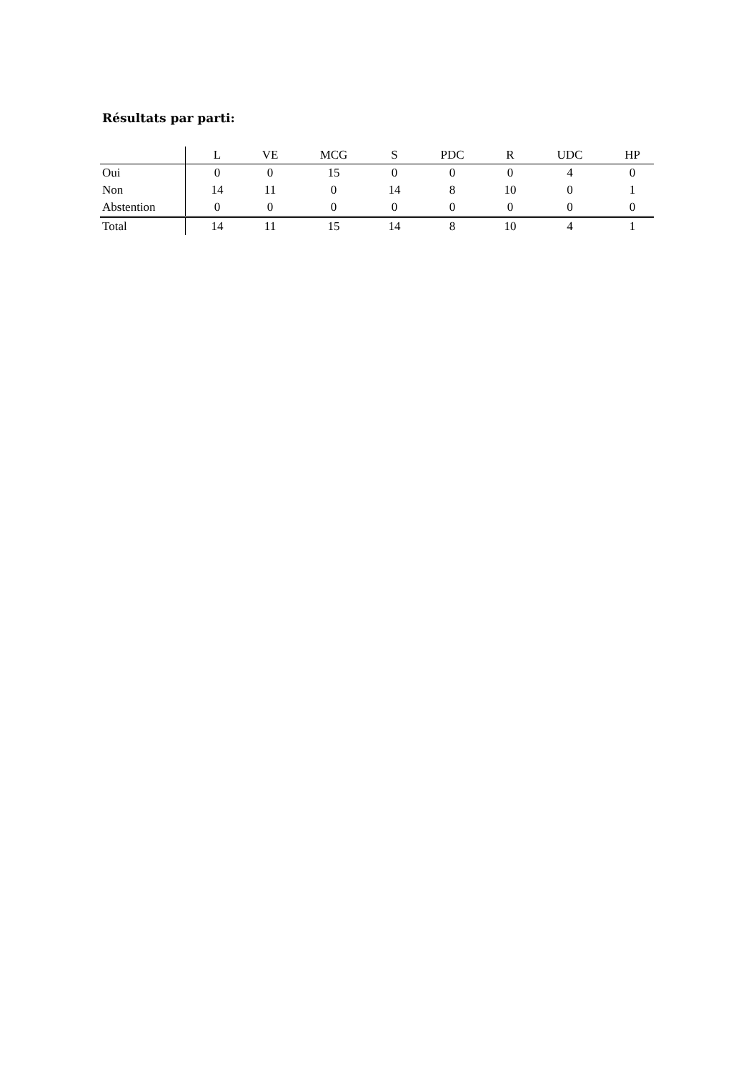Résultats par parti:
| | L | VE | MCG | S | PDC | R | UDC | HP |
| --- | --- | --- | --- | --- | --- | --- | --- | --- |
| Oui | 0 | 0 | 15 | 0 | 0 | 0 | 4 | 0 |
| Non | 14 | 11 | 0 | 14 | 8 | 10 | 0 | 1 |
| Abstention | 0 | 0 | 0 | 0 | 0 | 0 | 0 | 0 |
| Total | 14 | 11 | 15 | 14 | 8 | 10 | 4 | 1 |